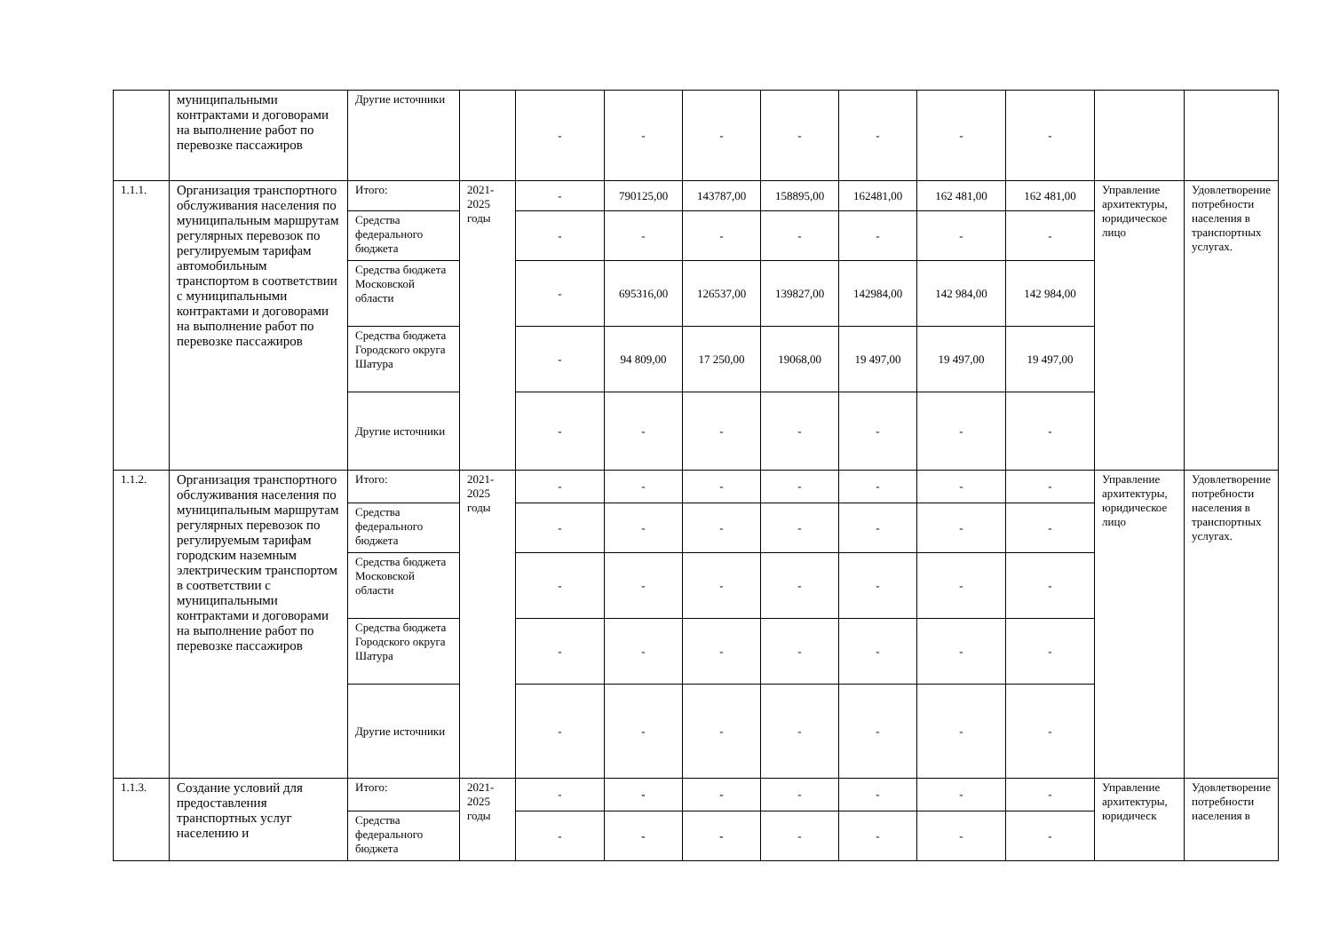| | муниципальными контрактами и договорами на выполнение работ по перевозке пассажиров | Другие источники | | - | - | - | - | - | - | - | | |
| 1.1.1. | Организация транспортного обслуживания населения по муниципальным маршрутам регулярных перевозок по регулируемым тарифам автомобильным транспортом в соответствии с муниципальными контрактами и договорами на выполнение работ по перевозке пассажиров | Итого: | 2021-2025 годы | - | 790125,00 | 143787,00 | 158895,00 | 162481,00 | 162 481,00 | 162 481,00 | Управление архитектуры, юридическое лицо | Удовлетворение потребности населения в транспортных услугах. |
| | | Средства федерального бюджета | | - | - | - | - | - | - | - | | |
| | | Средства бюджета Московской области | | - | 695316,00 | 126537,00 | 139827,00 | 142984,00 | 142 984,00 | 142 984,00 | | |
| | | Средства бюджета Городского округа Шатура | | - | 94 809,00 | 17 250,00 | 19068,00 | 19 497,00 | 19 497,00 | 19 497,00 | | |
| | | Другие источники | | - | - | - | - | - | - | - | | |
| 1.1.2. | Организация транспортного обслуживания населения по муниципальным маршрутам регулярных перевозок по регулируемым тарифам городским наземным электрическим транспортом в соответствии с муниципальными контрактами и договорами на выполнение работ по перевозке пассажиров | Итого: | 2021-2025 годы | - | - | - | - | - | - | - | Управление архитектуры, юридическое лицо | Удовлетворение потребности населения в транспортных услугах. |
| | | Средства федерального бюджета | | - | - | - | - | - | - | - | | |
| | | Средства бюджета Московской области | | - | - | - | - | - | - | - | | |
| | | Средства бюджета Городского округа Шатура | | - | - | - | - | - | - | - | | |
| | | Другие источники | | - | - | - | - | - | - | - | | |
| 1.1.3. | Создание условий для предоставления транспортных услуг населению и | Итого: | 2021-2025 годы | - | - | - | - | - | - | - | Управление архитектуры, юридическ | Удовлетворение потребности населения в |
| | | Средства федерального бюджета | | - | - | - | - | - | - | - | | |